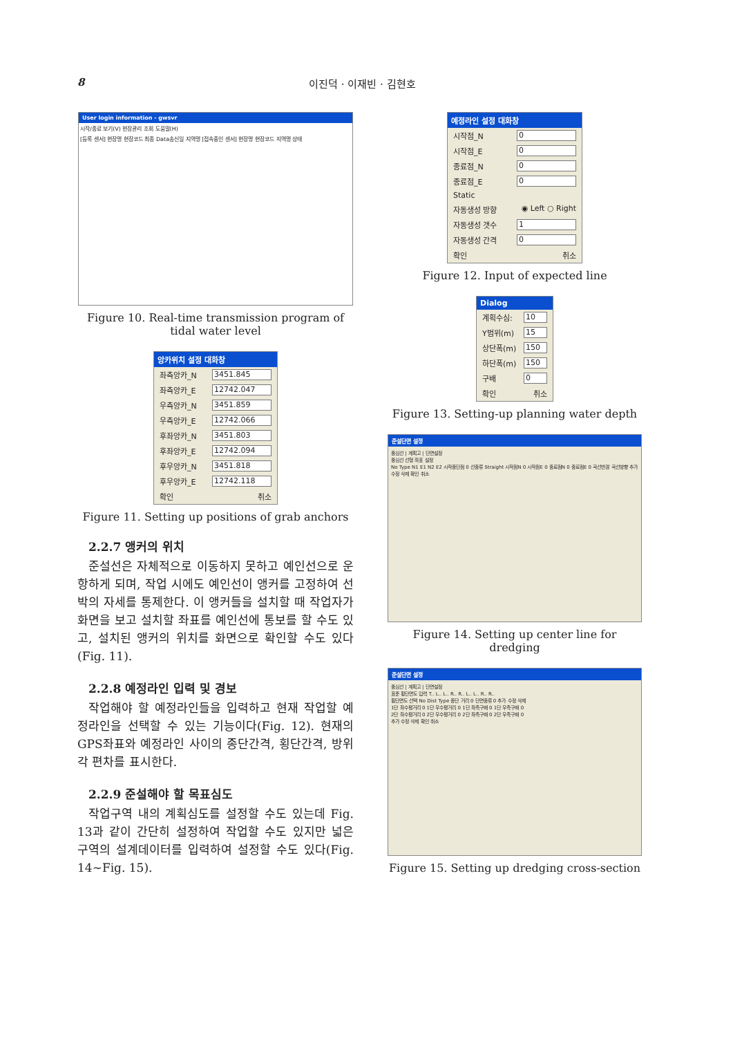8 이진덕 · 이재빈 · 김현호
User login information - gwsvr
시작/종료 보기(V) 현장관리 조회 도움말(H)
[등록 센서] 현장명 현장코드 최종 Data송신일 지역명 [접속중인 센서] 현장명 현장코드 지역명 상태
Figure 10. Real-time transmission program of tidal water level
앙카위치 설정 대화창
좌측앙카_N 3451.845
좌측앙카_E 12742.047
우측앙카_N 3451.859
우측앙카_E 12742.066
후좌앙카_N 3451.803
후좌앙카_E 12742.094
후우앙카_N 3451.818
후우앙카_E 12742.118
확인 취소
Figure 11. Setting up positions of grab anchors
2.2.7 앵커의 위치
준설선은 자체적으로 이동하지 못하고 예인선으로 운항하게 되며, 작업 시에도 예인선이 앵커를 고정하여 선박의 자세를 통제한다. 이 앵커들을 설치할 때 작업자가 화면을 보고 설치할 좌표를 예인선에 통보를 할 수도 있고, 설치된 앵커의 위치를 화면으로 확인할 수도 있다(Fig. 11).
2.2.8 예정라인 입력 및 경보
작업해야 할 예정라인들을 입력하고 현재 작업할 예정라인을 선택할 수 있는 기능이다(Fig. 12). 현재의 GPS좌표와 예정라인 사이의 종단간격, 횡단간격, 방위각 편차를 표시한다.
2.2.9 준설해야 할 목표심도
작업구역 내의 계획심도를 설정할 수도 있는데 Fig. 13과 같이 간단히 설정하여 작업할 수도 있지만 넓은 구역의 설계데이터를 입력하여 설정할 수도 있다(Fig. 14∼Fig. 15).
예정라인 설정 대화창
시작점_N 0
시작점_E 0
종료점_N 0
종료점_E 0
Static
자동생성 방향 ◉ Left ○ Right
자동생성 갯수 1
자동생성 간격 0
확인 취소
Figure 12. Input of expected line
Dialog
계획수심: 10
Y범위(m) 15
상단폭(m) 150
하단폭(m) 150
구배 0
확인 취소
Figure 13. Setting-up planning water depth
준설단면 설정
중심선 | 계획고 | 단면설정
중심선 선형 좌표 설정
No Type N1 E1 N2 E2 시작종단점 0 선종류 Straight 시작점N 0 시작점E 0 종료점N 0 종료점E 0 곡선반경 곡선방향 추가 수정 삭제 확인 취소
Figure 14. Setting up center line for dredging
준설단면 설정
중심선 | 계획고 | 단면설정
표준 횡단면도 입력 T.. L.. L.. R.. R.. L.. L.. R.. R..
횡단면도 선택 No Dist Type 종단 거리 0 단면종류 0 추가 수정 삭제
1단 좌수평거리 0 1단 우수평거리 0 1단 좌측구배 0 1단 우측구배 0
2단 좌수평거리 0 2단 우수평거리 0 2단 좌측구배 0 2단 우측구배 0
추가 수정 삭제 확인 취소
Figure 15. Setting up dredging cross-section